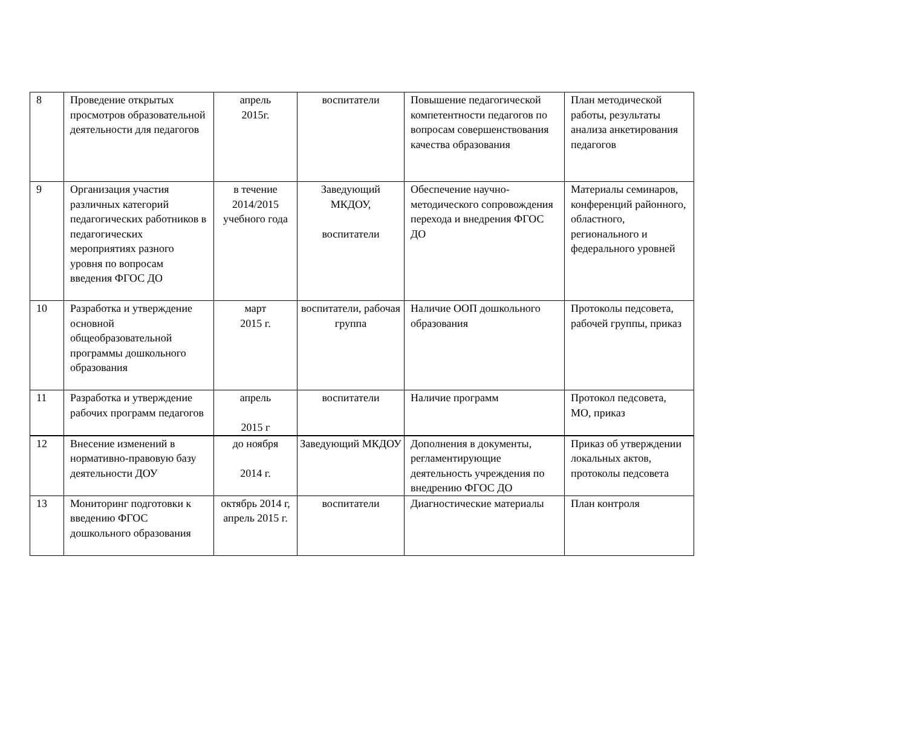| 8 | Проведение открытых просмотров образовательной деятельности для педагогов | апрель 2015г. | воспитатели | Повышение педагогической компетентности педагогов по вопросам совершенствования качества образования | План методической работы, результаты анализа анкетирования педагогов |
| 9 | Организация участия различных категорий педагогических работников в педагогических мероприятиях разного уровня по вопросам введения ФГОС ДО | в течение 2014/2015 учебного года | Заведующий МКДОУ, воспитатели | Обеспечение научно-методического сопровождения перехода и внедрения ФГОС ДО | Материалы семинаров, конференций районного, областного, регионального и федерального уровней |
| 10 | Разработка и утверждение основной общеобразовательной программы дошкольного образования | март 2015 г. | воспитатели, рабочая группа | Наличие ООП дошкольного образования | Протоколы педсовета, рабочей группы, приказ |
| 11 | Разработка и утверждение рабочих программ педагогов | апрель 2015 г | воспитатели | Наличие программ | Протокол педсовета, МО, приказ |
| 12 | Внесение изменений в нормативно-правовую базу деятельности ДОУ | до ноября 2014 г. | Заведующий МКДОУ | Дополнения в документы, регламентирующие деятельность учреждения по внедрению ФГОС ДО | Приказ об утверждении локальных актов, протоколы педсовета |
| 13 | Мониторинг подготовки к введению ФГОС дошкольного образования | октябрь 2014 г, апрель 2015 г. | воспитатели | Диагностические материалы | План контроля |